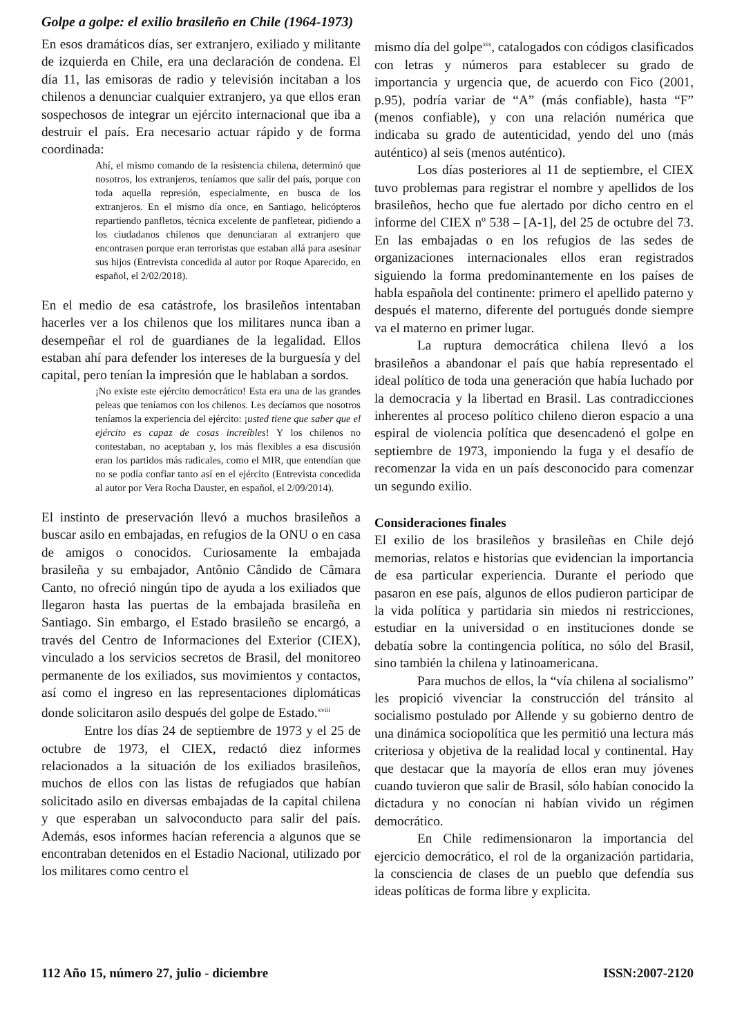Golpe a golpe: el exilio brasileño en Chile (1964-1973)
En esos dramáticos días, ser extranjero, exiliado y militante de izquierda en Chile, era una declaración de condena. El día 11, las emisoras de radio y televisión incitaban a los chilenos a denunciar cualquier extranjero, ya que ellos eran sospechosos de integrar un ejército internacional que iba a destruir el país. Era necesario actuar rápido y de forma coordinada:
Ahí, el mismo comando de la resistencia chilena, determinó que nosotros, los extranjeros, teníamos que salir del país, porque con toda aquella represión, especialmente, en busca de los extranjeros. En el mismo día once, en Santiago, helicópteros repartiendo panfletos, técnica excelente de panfletear, pidiendo a los ciudadanos chilenos que denunciaran al extranjero que encontrasen porque eran terroristas que estaban allá para asesinar sus hijos (Entrevista concedida al autor por Roque Aparecido, en español, el 2/02/2018).
En el medio de esa catástrofe, los brasileños intentaban hacerles ver a los chilenos que los militares nunca iban a desempeñar el rol de guardianes de la legalidad. Ellos estaban ahí para defender los intereses de la burguesía y del capital, pero tenían la impresión que le hablaban a sordos.
¡No existe este ejército democrático! Esta era una de las grandes peleas que teníamos con los chilenos. Les decíamos que nosotros teníamos la experiencia del ejército: ¡usted tiene que saber que el ejército es capaz de cosas increíbles! Y los chilenos no contestaban, no aceptaban y, los más flexibles a esa discusión eran los partidos más radicales, como el MIR, que entendían que no se podía confiar tanto así en el ejército (Entrevista concedida al autor por Vera Rocha Dauster, en español, el 2/09/2014).
El instinto de preservación llevó a muchos brasileños a buscar asilo en embajadas, en refugios de la ONU o en casa de amigos o conocidos. Curiosamente la embajada brasileña y su embajador, Antônio Cândido de Câmara Canto, no ofreció ningún tipo de ayuda a los exiliados que llegaron hasta las puertas de la embajada brasileña en Santiago. Sin embargo, el Estado brasileño se encargó, a través del Centro de Informaciones del Exterior (CIEX), vinculado a los servicios secretos de Brasil, del monitoreo permanente de los exiliados, sus movimientos y contactos, así como el ingreso en las representaciones diplomáticas donde solicitaron asilo después del golpe de Estado.<sup>xviii</sup>
Entre los días 24 de septiembre de 1973 y el 25 de octubre de 1973, el CIEX, redactó diez informes relacionados a la situación de los exiliados brasileños, muchos de ellos con las listas de refugiados que habían solicitado asilo en diversas embajadas de la capital chilena y que esperaban un salvoconducto para salir del país. Además, esos informes hacían referencia a algunos que se encontraban detenidos en el Estadio Nacional, utilizado por los militares como centro el
mismo día del golpe<sup>xix</sup>, catalogados con códigos clasificados con letras y números para establecer su grado de importancia y urgencia que, de acuerdo con Fico (2001, p.95), podría variar de “A” (más confiable), hasta “F” (menos confiable), y con una relación numérica que indicaba su grado de autenticidad, yendo del uno (más auténtico) al seis (menos auténtico).
Los días posteriores al 11 de septiembre, el CIEX tuvo problemas para registrar el nombre y apellidos de los brasileños, hecho que fue alertado por dicho centro en el informe del CIEX nº 538 – [A-1], del 25 de octubre del 73. En las embajadas o en los refugios de las sedes de organizaciones internacionales ellos eran registrados siguiendo la forma predominantemente en los países de habla española del continente: primero el apellido paterno y después el materno, diferente del portugués donde siempre va el materno en primer lugar.
La ruptura democrática chilena llevó a los brasileños a abandonar el país que había representado el ideal político de toda una generación que había luchado por la democracia y la libertad en Brasil. Las contradicciones inherentes al proceso político chileno dieron espacio a una espiral de violencia política que desencadenó el golpe en septiembre de 1973, imponiendo la fuga y el desafío de recomenzar la vida en un país desconocido para comenzar un segundo exilio.
Consideraciones finales
El exilio de los brasileños y brasileñas en Chile dejó memorias, relatos e historias que evidencian la importancia de esa particular experiencia. Durante el periodo que pasaron en ese país, algunos de ellos pudieron participar de la vida política y partidaria sin miedos ni restricciones, estudiar en la universidad o en instituciones donde se debatía sobre la contingencia política, no sólo del Brasil, sino también la chilena y latinoamericana.
Para muchos de ellos, la “vía chilena al socialismo” les propició vivenciar la construcción del tránsito al socialismo postulado por Allende y su gobierno dentro de una dinámica sociopolítica que les permitió una lectura más criteriosa y objetiva de la realidad local y continental. Hay que destacar que la mayoría de ellos eran muy jóvenes cuando tuvieron que salir de Brasil, sólo habían conocido la dictadura y no conocían ni habían vivido un régimen democrático.
En Chile redimensionaron la importancia del ejercicio democrático, el rol de la organización partidaria, la consciencia de clases de un pueblo que defendía sus ideas políticas de forma libre y explicita.
112 Año 15, número 27, julio - diciembre ISSN:2007-2120